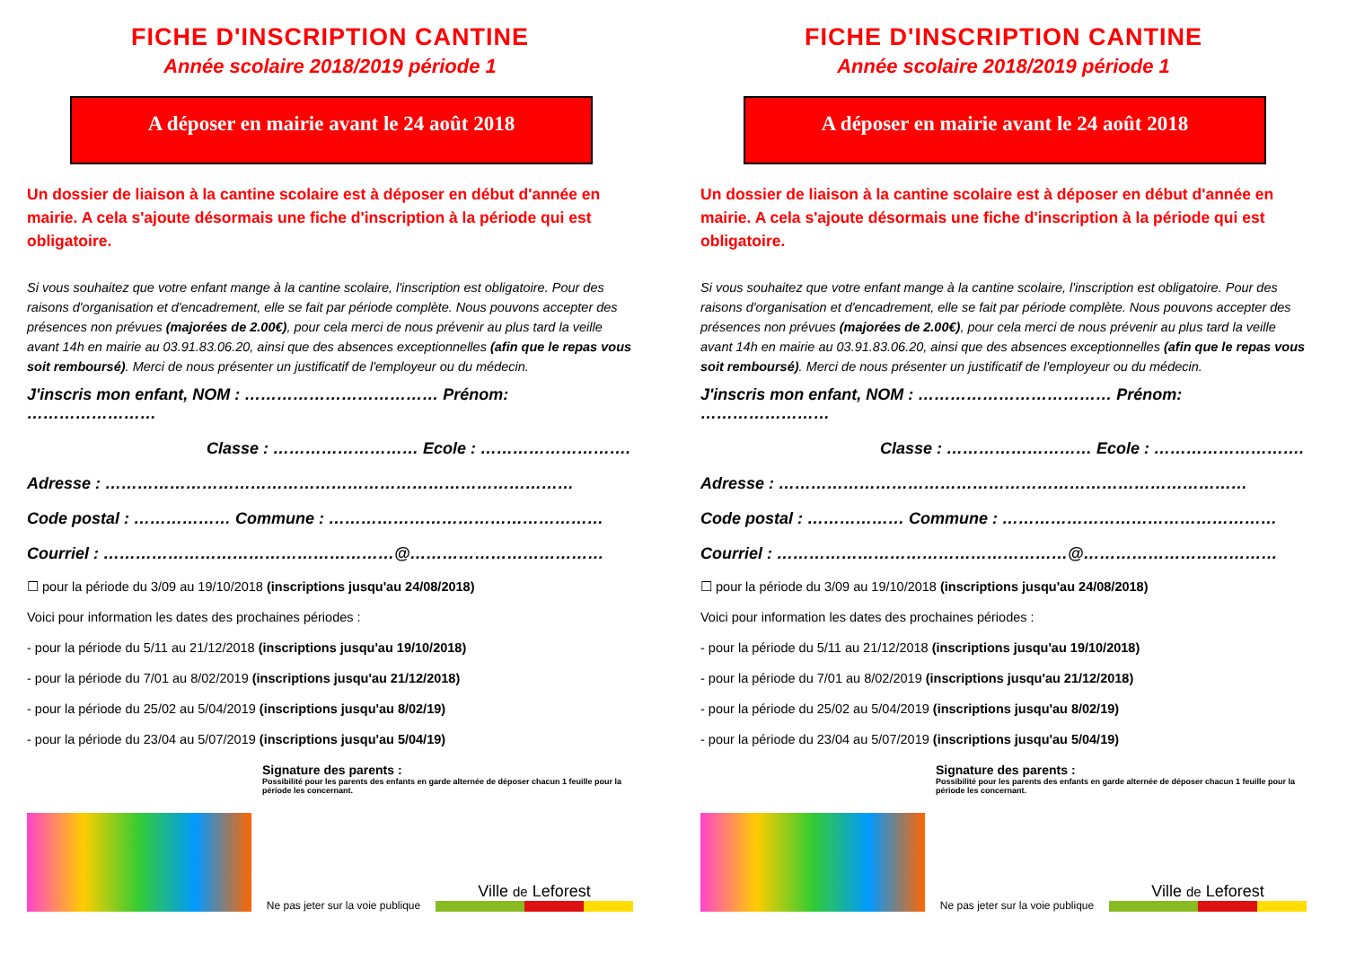FICHE D'INSCRIPTION CANTINE
Année scolaire 2018/2019 période 1
A déposer en mairie avant le 24 août 2018
Un dossier de liaison à la cantine scolaire est à déposer en début d'année en mairie. A cela s'ajoute désormais une fiche d'inscription à la période qui est obligatoire.
Si vous souhaitez que votre enfant mange à la cantine scolaire, l'inscription est obligatoire. Pour des raisons d'organisation et d'encadrement, elle se fait par période complète. Nous pouvons accepter des présences non prévues (majorées de 2.00€), pour cela merci de nous prévenir au plus tard la veille avant 14h en mairie au 03.91.83.06.20, ainsi que des absences exceptionnelles (afin que le repas vous soit remboursé). Merci de nous présenter un justificatif de l'employeur ou du médecin.
J'inscris mon enfant, NOM : ……………………………… Prénom: ……………………
Classe : ……………………… Ecole : ……………………….
Adresse : ……………………………………………………………………………
Code postal : ……………… Commune : ……………………………………………
Courriel : ………………………………………………@………………………………
☐ pour la période du 3/09 au 19/10/2018 (inscriptions jusqu'au 24/08/2018)
Voici pour information les dates des prochaines périodes :
- pour la période du 5/11 au 21/12/2018 (inscriptions jusqu'au 19/10/2018)
- pour la période du 7/01 au 8/02/2019 (inscriptions jusqu'au 21/12/2018)
- pour la période du 25/02 au 5/04/2019 (inscriptions jusqu'au 8/02/19)
- pour la période du 23/04 au 5/07/2019 (inscriptions jusqu'au 5/04/19)
Signature des parents :
Possibilité pour les parents des enfants en garde alternée de déposer chacun 1 feuille pour la période les concernant.
Ne pas jeter sur la voie publique
Ville de Leforest
FICHE D'INSCRIPTION CANTINE
Année scolaire 2018/2019 période 1
A déposer en mairie avant le 24 août 2018
Un dossier de liaison à la cantine scolaire est à déposer en début d'année en mairie. A cela s'ajoute désormais une fiche d'inscription à la période qui est obligatoire.
Si vous souhaitez que votre enfant mange à la cantine scolaire, l'inscription est obligatoire. Pour des raisons d'organisation et d'encadrement, elle se fait par période complète. Nous pouvons accepter des présences non prévues (majorées de 2.00€), pour cela merci de nous prévenir au plus tard la veille avant 14h en mairie au 03.91.83.06.20, ainsi que des absences exceptionnelles (afin que le repas vous soit remboursé). Merci de nous présenter un justificatif de l'employeur ou du médecin.
J'inscris mon enfant, NOM : ……………………………… Prénom: ……………………
Classe : ……………………… Ecole : ……………………….
Adresse : ……………………………………………………………………………
Code postal : ……………… Commune : ……………………………………………
Courriel : ………………………………………………@………………………………
☐ pour la période du 3/09 au 19/10/2018 (inscriptions jusqu'au 24/08/2018)
Voici pour information les dates des prochaines périodes :
- pour la période du 5/11 au 21/12/2018 (inscriptions jusqu'au 19/10/2018)
- pour la période du 7/01 au 8/02/2019 (inscriptions jusqu'au 21/12/2018)
- pour la période du 25/02 au 5/04/2019 (inscriptions jusqu'au 8/02/19)
- pour la période du 23/04 au 5/07/2019 (inscriptions jusqu'au 5/04/19)
Signature des parents :
Possibilité pour les parents des enfants en garde alternée de déposer chacun 1 feuille pour la période les concernant.
Ne pas jeter sur la voie publique
Ville de Leforest